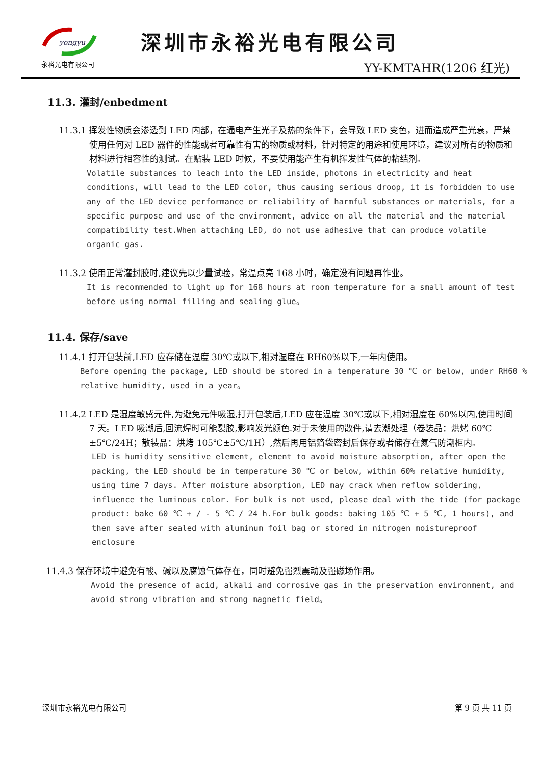yongyu
永裕光电有限公司
深圳市永裕光电有限公司
YY-KMTAHR(1206 红光)
11.3. 灌封/enbedment
11.3.1 挥发性物质会渗透到 LED 内部，在通电产生光子及热的条件下，会导致 LED 变色，进而造成严重光衰，严禁使用任何对 LED 器件的性能或者可靠性有害的物质或材料，针对特定的用途和使用环境，建议对所有的物质和材料进行相容性的测试。在贴装 LED 时候，不要使用能产生有机挥发性气体的粘结剂。
Volatile substances to leach into the LED inside, photons in electricity and heat conditions, will lead to the LED color, thus causing serious droop, it is forbidden to use any of the LED device performance or reliability of harmful substances or materials, for a specific purpose and use of the environment, advice on all the material and the material compatibility test.When attaching LED, do not use adhesive that can produce volatile organic gas.
11.3.2 使用正常灌封胶时,建议先以少量试验，常温点亮 168 小时，确定没有问题再作业。
It is recommended to light up for 168 hours at room temperature for a small amount of test before using normal filling and sealing glue。
11.4. 保存/save
11.4.1 打开包装前,LED 应存储在温度 30℃或以下,相对湿度在 RH60%以下,一年内使用。
Before opening the package, LED should be stored in a temperature 30 ℃ or below, under RH60 % relative humidity, used in a year。
11.4.2 LED 是湿度敏感元件,为避免元件吸湿,打开包装后,LED 应在温度 30℃或以下,相对湿度在 60%以内,使用时间 7 天。LED 吸潮后,回流焊时可能裂胶,影响发光颜色.对于未使用的散件,请去潮处理（卷装品：烘烤 60℃±5℃/24H；散装品：烘烤 105℃±5℃/1H）,然后再用铝箔袋密封后保存或者储存在氮气防潮柜内。
LED is humidity sensitive element, element to avoid moisture absorption, after open the packing, the LED should be in temperature 30 ℃ or below, within 60% relative humidity, using time 7 days. After moisture absorption, LED may crack when reflow soldering, influence the luminous color. For bulk is not used, please deal with the tide (for package product: bake 60 ℃ + / - 5 ℃ / 24 h.For bulk goods: baking 105 ℃ + 5 ℃, 1 hours), and then save after sealed with aluminum foil bag or stored in nitrogen moistureproof enclosure
11.4.3 保存环境中避免有酸、碱以及腐蚀气体存在，同时避免强烈震动及强磁场作用。
Avoid the presence of acid, alkali and corrosive gas in the preservation environment, and avoid strong vibration and strong magnetic field。
深圳市永裕光电有限公司 第 9 页 共 11 页